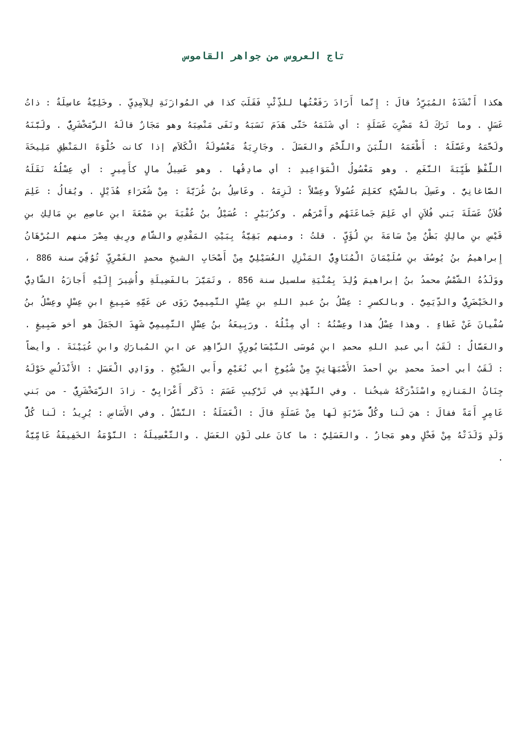تاج العروس من جواهر القاموس
هكذا أَنْشَدَهُ المُبَرِّدُ قالَ : إِنَّما أَرَادَ رَفَعْتُها للذِّئْبِ فَقَلَبَ كذا في المُوازَنَةِ لِلآمِدِيِّ . وخَلِيَّةٌ عاسِلَةٌ : ذاتُ عَسَلٍ . وما تَرَكَ لَهُ مَضْرِبَ عَسَلَةٍ : أي شَتَمَهُ حَتَّى هَدَمَ نَسَبَهُ ونَفَى مَنْصِبَهُ وهو مَجَازٌ قالَهُ الزَّمَخْشَرِيُّ . ولَبَّنَهُ ولَحَّمَهُ وعَسَّلَهُ : أَطْعَمَهُ اللَّبَنَ واللَّحْمَ والعَسَلَ . وجَارِيَةٌ مَعْسُولَةُ الْكَلاَمِ إذا كانت حُلْوَةَ المَنْطِقِ مَلِيحَةَ اللَّفْظِ طَيِّبَةَ النَّغَمِ . وهو مَعْسُولُ الْمَوَاعِيدِ : أي صادِقُها . وهو عَسِيلُ مالٍ كأَمِيرٍ : أي عِسْلُهُ نَقَلَهُ الصَّاغانِيُّ . وعَسِلَ بالشَّيْءِ كعَلِمَ عُسُولاً وعِسْلاً : لَزِمَهُ . وعَاسِلُ بنُ غُزَيَّةَ : مِنْ شُعَرَاءِ هُذَيْلٍ . ويُقالُ : عَلِمَ فُلاَنٌ عَسَلَةَ بَني فُلاَنٍ أي عَلِمَ جَماعَتَهُم وأَمْرَهُم . وكزُبَيْرٍ : عُسَيْلُ بنُ عُقْبَةَ بنِ صَمْعَةَ ابنِ عاصِمِ بنِ مَالِكِ بنِ قَيْسِ بنِ مالِكٍ بَطْنٌ مِنْ سَامَةَ بنِ لُؤَيٍّ . قلتُ : ومنهم بَقِيَّةٌ بِبَيْتِ المَقْدِسِ والشَّامِ ورِيفِ مِصْرَ منهم البُرْهَانُ إِبراهيمُ بنُ يُوسُفَ بنِ سُلَيْمَانَ الْمُنَاوِيُّ المَنْزِلِ العُسَيْلِيُّ مِنْ أَصْحَابِ الشيخِ محمدٍ الغَمْرِيِّ تُوُفِّيَ سنة 886 ، ووَلَدُهُ الشَّمْسُ محمدُ بنُ إبراهيمَ وُلِدَ بِمُنْيَةِ سلسيل سنة 856 ، وتَمَيَّزَ بالفَضِيلَةِ وأُشِيرَ إِلَيْهِ أَجازَهُ الشَّادِيُّ والخَيْضَرِيُّ والدِّيَمِيُّ . وبالكسرِ : عِسْلُ بنُ عبدِ اللهِ بنِ عِسْلٍ التَّمِيمِيُّ رَوَى عن عَمِّهِ صَبِيغِ ابنِ عِسْلٍ وعِسْلُ بنُ سُفْيانَ عَنْ عَطاءٍ . وهذا عِسْلُ هذا وعِسْنُهُ : أي مِثْلُهُ . ورَبِيعَةُ بنُ عِسْلٍ التَّمِيمِيُّ شَهِدَ الجَمَلَ هو أخو صَبِيغٍ . والعَسَّالُ : لَقَبُ أبي عبدِ اللهِ محمدِ ابنِ مُوسَى النَّيْسَابُورِيِّ الزَّاهِدِ عن ابنِ المُبارَكِ وابنِ عُيَيْنَةَ . وأيضاً : لَقَبُ أبي أحمدَ محمدِ بنِ أحمدَ الأَصْبَهَانِيِّ مِنْ شُيُوخِ أبي نُعَيْمٍ وأَبي الشَّيْخِ . ووَادِي الْعَسَلِ : الأَنْدَلُسِ حَوْلَهُ جِنَانُ المَنازِهِ واسْتَدْرَكَهُ شيخُنا . وفي التَّهْذِيبِ في تَرْكِيبِ عَسَمَ : ذَكَر أَعْرَابِيٌّ - زادَ الزَّمَخْشَرِيُّ - من بَني عَامِرٍ أَمَةً فقالَ : هيَ لَنا وكُلُّ ضَرْبَةٍ لَها مِنْ عَسَلَةٍ قالَ : الْعَسَلَةُ : النَّسْلُ . وفي الأَسَاسِ : يُرِيدُ : لَنا كُلُّ وَلَدٍ وَلَدَتْهُ مِنْ فَحْلٍ وهو مَجازٌ . والعَسَلِيُّ : ما كانَ على لَوْنِ العَسَلِ . والتَّعْسِيلَةُ : النَّوْمَةُ الخَفِيفَةُ عَامِّيَّةٌ .